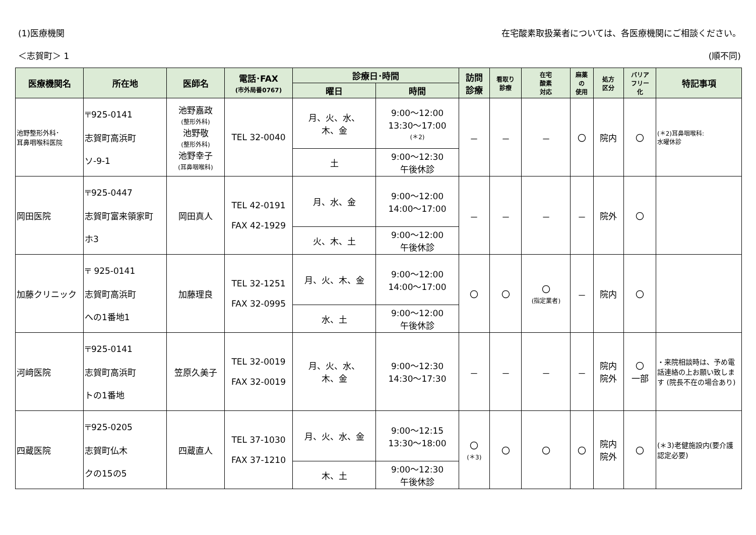(1)医療機関 在宅酸素取扱業者については、各医療機関にご相談ください。
＜志賀町＞ 1 (順不同)
| 医療機関名 | 所在地 | 医師名 | 電話･FAX (市外局番0767) | 診療日･時間 | | 訪問 診療 | 看取り 診療 | 在宅 酸素 対応 | 麻薬 の 使用 | 処方 区分 | バリア フリー 化 | 特記事項 |
| --- | --- | --- | --- | --- | --- | --- | --- | --- | --- | --- | --- | --- |
| | | | | 曜日 | 時間 | | | | | | | |
| 池野整形外科･ 耳鼻咽喉科医院 | 〒925-0141 志賀町高浜町 ソ-9-1 | 池野嘉政 (整形外科) 池野敬 (整形外科) 池野幸子 (耳鼻咽喉科) | TEL 32-0040 | 月、火、水、 木、金 | 9:00～12:00 13:30～17:00 (＊2) | － | － | － | 〇 | 院内 | 〇 | (＊2)耳鼻咽喉科: 水曜休診 |
| | | | | 土 | 9:00～12:30 午後休診 | | | | | | | |
| 岡田医院 | 〒925-0447 志賀町富来領家町 ホ3 | 岡田真人 | TEL 42-0191 FAX 42-1929 | 月、水、金 | 9:00～12:00 14:00～17:00 | － | － | － | － | 院外 | 〇 | |
| | | | | 火、木、土 | 9:00～12:00 午後休診 | | | | | | | |
| 加藤クリニック | 〒 925-0141 志賀町高浜町 への1番地1 | 加藤理良 | TEL 32-1251 FAX 32-0995 | 月、火、木、金 | 9:00～12:00 14:00～17:00 | 〇 | 〇 | 〇 (指定業者) | － | 院内 | 〇 | |
| | | | | 水、土 | 9:00～12:00 午後休診 | | | | | | | |
| 河﨑医院 | 〒925-0141 志賀町高浜町 トの1番地 | 笠原久美子 | TEL 32-0019 FAX 32-0019 | 月、火、水、 木、金 | 9:00～12:30 14:30～17:30 | － | － | － | － | 院内 院外 | 〇 一部 | ・来院相談時は、予め電話連絡の上お願い致します (院長不在の場合あり) |
| 四蔵医院 | 〒925-0205 志賀町仏木 クの15の5 | 四蔵直人 | TEL 37-1030 FAX 37-1210 | 月、火、水、金 | 9:00～12:15 13:30～18:00 | 〇 (＊3) | 〇 | 〇 | 〇 | 院内 院外 | 〇 | (＊3)老健施設内(要介護認定必要) |
| | | | | 木、土 | 9:00～12:30 午後休診 | | | | | | | |